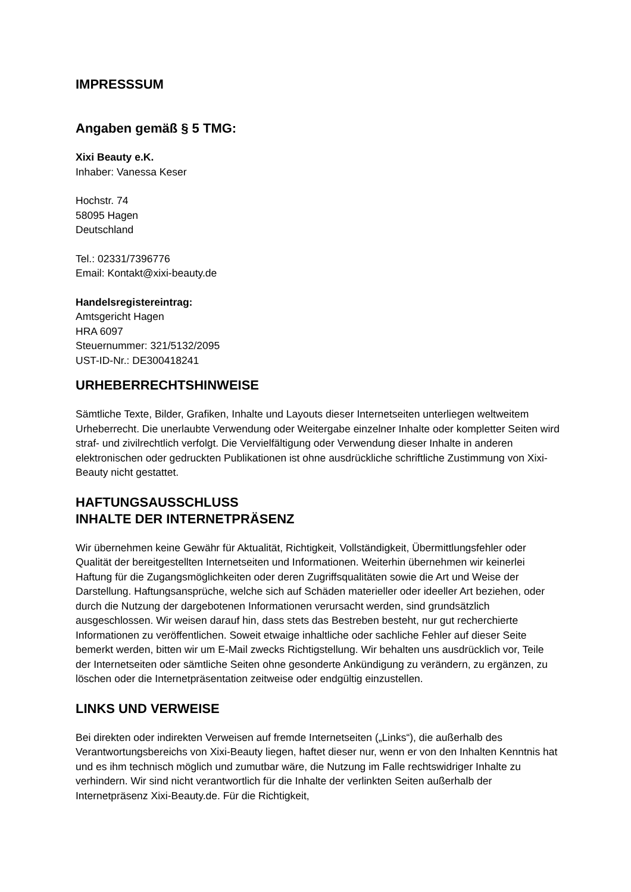IMPRESSSUM
Angaben gemäß § 5 TMG:
Xixi Beauty e.K.
Inhaber: Vanessa Keser
Hochstr. 74
58095 Hagen
Deutschland
Tel.: 02331/7396776
Email: Kontakt@xixi-beauty.de
Handelsregistereintrag:
Amtsgericht Hagen
HRA 6097
Steuernummer: 321/5132/2095
UST-ID-Nr.: DE300418241
URHEBERRECHTSHINWEISE
Sämtliche Texte, Bilder, Grafiken, Inhalte und Layouts dieser Internetseiten unterliegen weltweitem Urheberrecht. Die unerlaubte Verwendung oder Weitergabe einzelner Inhalte oder kompletter Seiten wird straf- und zivilrechtlich verfolgt. Die Vervielfältigung oder Verwendung dieser Inhalte in anderen elektronischen oder gedruckten Publikationen ist ohne ausdrückliche schriftliche Zustimmung von Xixi-Beauty nicht gestattet.
HAFTUNGSAUSSCHLUSS
INHALTE DER INTERNETPRÄSENZ
Wir übernehmen keine Gewähr für Aktualität, Richtigkeit, Vollständigkeit, Übermittlungsfehler oder Qualität der bereitgestellten Internetseiten und Informationen. Weiterhin übernehmen wir keinerlei Haftung für die Zugangsmöglichkeiten oder deren Zugriffsqualitäten sowie die Art und Weise der Darstellung. Haftungsansprüche, welche sich auf Schäden materieller oder ideeller Art beziehen, oder durch die Nutzung der dargebotenen Informationen verursacht werden, sind grundsätzlich ausgeschlossen. Wir weisen darauf hin, dass stets das Bestreben besteht, nur gut recherchierte Informationen zu veröffentlichen. Soweit etwaige inhaltliche oder sachliche Fehler auf dieser Seite bemerkt werden, bitten wir um E-Mail zwecks Richtigstellung. Wir behalten uns ausdrücklich vor, Teile der Internetseiten oder sämtliche Seiten ohne gesonderte Ankündigung zu verändern, zu ergänzen, zu löschen oder die Internetpräsentation zeitweise oder endgültig einzustellen.
LINKS UND VERWEISE
Bei direkten oder indirekten Verweisen auf fremde Internetseiten („Links“), die außerhalb des Verantwortungsbereichs von Xixi-Beauty liegen, haftet dieser nur, wenn er von den Inhalten Kenntnis hat und es ihm technisch möglich und zumutbar wäre, die Nutzung im Falle rechtswidriger Inhalte zu verhindern. Wir sind nicht verantwortlich für die Inhalte der verlinkten Seiten außerhalb der Internetpräsenz Xixi-Beauty.de. Für die Richtigkeit,